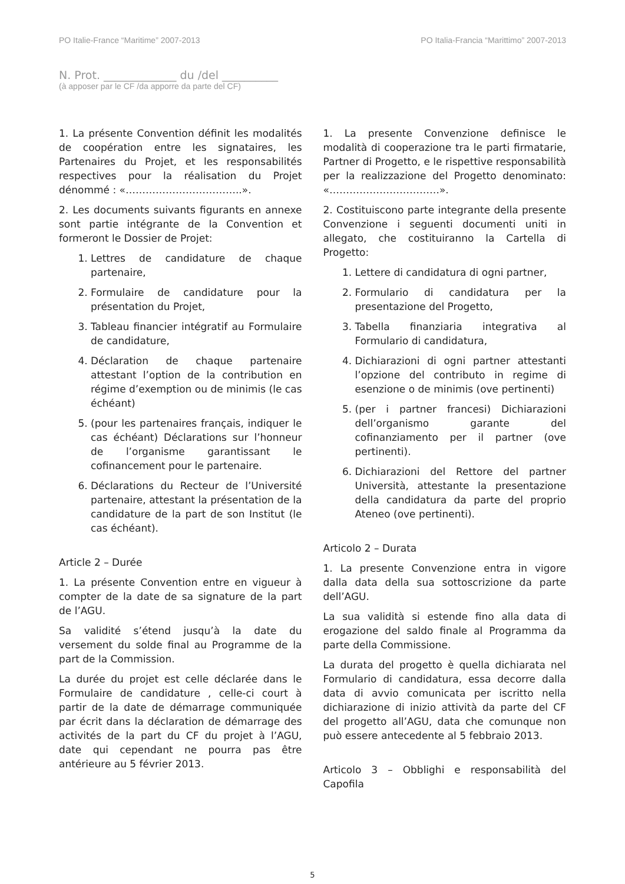PO Italie-France “Maritime” 2007-2013 PO Italia-Francia “Marittimo” 2007-2013
N. Prot. _____________ du /del __________
(à apposer par le CF /da apporre da parte del CF)
1. La présente Convention définit les modalités de coopération entre les signataires, les Partenaires du Projet, et les responsabilités respectives pour la réalisation du Projet dénommé : «……………………………..».
2. Les documents suivants figurants en annexe sont partie intégrante de la Convention et formeront le Dossier de Projet:
1. Lettres de candidature de chaque partenaire,
2. Formulaire de candidature pour la présentation du Projet,
3. Tableau financier intégratif au Formulaire de candidature,
4. Déclaration de chaque partenaire attestant l’option de la contribution en régime d’exemption ou de minimis (le cas échéant)
5. (pour les partenaires français, indiquer le cas échéant) Déclarations sur l’honneur de l’organisme garantissant le cofinancement pour le partenaire.
6. Déclarations du Recteur de l’Université partenaire, attestant la présentation de la candidature de la part de son Institut (le cas échéant).
Article 2 – Durée
1. La présente Convention entre en vigueur à compter de la date de sa signature de la part de l’AGU.
Sa validité s’étend jusqu’à la date du versement du solde final au Programme de la part de la Commission.
La durée du projet est celle déclarée dans le Formulaire de candidature , celle-ci court à partir de la date de démarrage communiquée par écrit dans la déclaration de démarrage des activités de la part du CF du projet à l’AGU, date qui cependant ne pourra pas être antérieure au 5 février 2013.
1. La presente Convenzione definisce le modalità di cooperazione tra le parti firmatarie, Partner di Progetto, e le rispettive responsabilità per la realizzazione del Progetto denominato: «……………………………».
2. Costituiscono parte integrante della presente Convenzione i seguenti documenti uniti in allegato, che costituiranno la Cartella di Progetto:
1. Lettere di candidatura di ogni partner,
2. Formulario di candidatura per la presentazione del Progetto,
3. Tabella finanziaria integrativa al Formulario di candidatura,
4. Dichiarazioni di ogni partner attestanti l’opzione del contributo in regime di esenzione o de minimis (ove pertinenti)
5. (per i partner francesi) Dichiarazioni dell’organismo garante del cofinanziamento per il partner (ove pertinenti).
6. Dichiarazioni del Rettore del partner Università, attestante la presentazione della candidatura da parte del proprio Ateneo (ove pertinenti).
Articolo 2 – Durata
1. La presente Convenzione entra in vigore dalla data della sua sottoscrizione da parte dell’AGU.
La sua validità si estende fino alla data di erogazione del saldo finale al Programma da parte della Commissione.
La durata del progetto è quella dichiarata nel Formulario di candidatura, essa decorre dalla data di avvio comunicata per iscritto nella dichiarazione di inizio attività da parte del CF del progetto all’AGU, data che comunque non può essere antecedente al 5 febbraio 2013.
Articolo 3 – Obblighi e responsabilità del Capofila
5